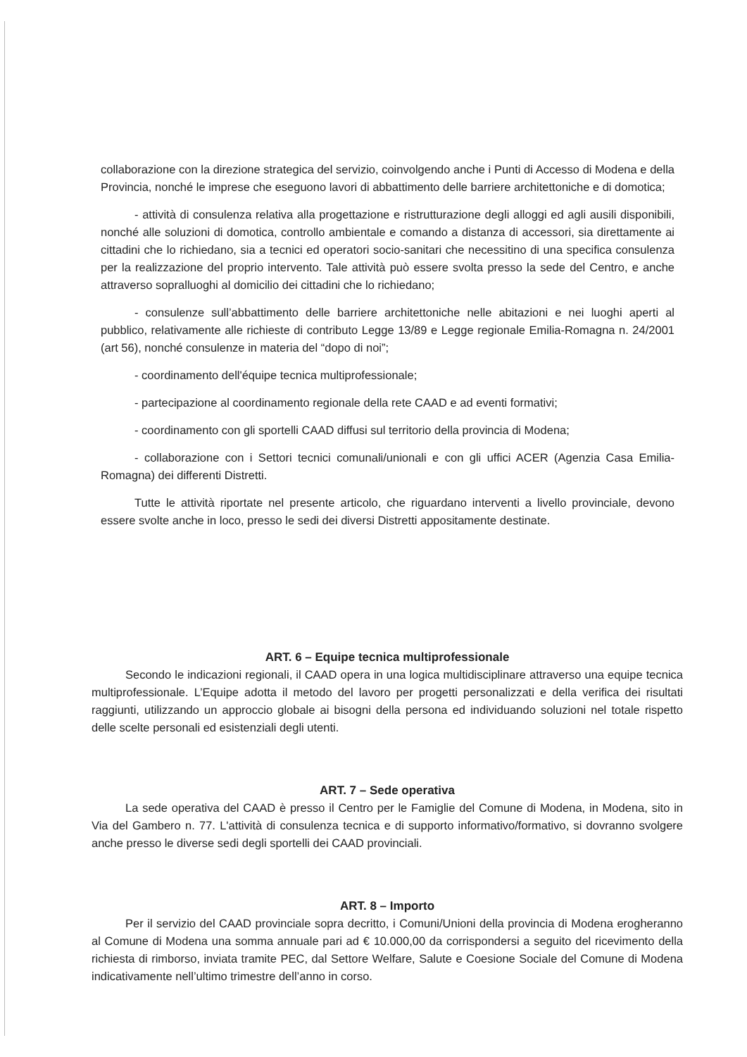collaborazione con la direzione strategica del servizio, coinvolgendo anche i Punti di Accesso di Modena e della Provincia, nonché le imprese che eseguono lavori di abbattimento delle barriere architettoniche e di domotica;
- attività di consulenza relativa alla progettazione e ristrutturazione degli alloggi ed agli ausili disponibili, nonché alle soluzioni di domotica, controllo ambientale e comando a distanza di accessori, sia direttamente ai cittadini che lo richiedano, sia a tecnici ed operatori socio-sanitari che necessitino di una specifica consulenza per la realizzazione del proprio intervento. Tale attività può essere svolta presso la sede del Centro, e anche attraverso sopralluoghi al domicilio dei cittadini che lo richiedano;
- consulenze sull’abbattimento delle barriere architettoniche nelle abitazioni e nei luoghi aperti al pubblico, relativamente alle richieste di contributo Legge 13/89 e Legge regionale Emilia-Romagna n. 24/2001 (art 56), nonché consulenze in materia del “dopo di noi”;
- coordinamento dell'équipe tecnica multiprofessionale;
- partecipazione al coordinamento regionale della rete CAAD e ad eventi formativi;
- coordinamento con gli sportelli CAAD diffusi sul territorio della provincia di Modena;
- collaborazione con i Settori tecnici comunali/unionali e con gli uffici ACER (Agenzia Casa Emilia-Romagna) dei differenti Distretti.
Tutte le attività riportate nel presente articolo, che riguardano interventi a livello provinciale, devono essere svolte anche in loco, presso le sedi dei diversi Distretti appositamente destinate.
ART. 6 – Equipe tecnica multiprofessionale
Secondo le indicazioni regionali, il CAAD opera in una logica multidisciplinare attraverso una equipe tecnica multiprofessionale. L’Equipe adotta il metodo del lavoro per progetti personalizzati e della verifica dei risultati raggiunti, utilizzando un approccio globale ai bisogni della persona ed individuando soluzioni nel totale rispetto delle scelte personali ed esistenziali degli utenti.
ART. 7 – Sede operativa
La sede operativa del CAAD è presso il Centro per le Famiglie del Comune di Modena, in Modena, sito in Via del Gambero n. 77. L'attività di consulenza tecnica e di supporto informativo/formativo, si dovranno svolgere anche presso le diverse sedi degli sportelli dei CAAD provinciali.
ART. 8 – Importo
Per il servizio del CAAD provinciale sopra decritto, i Comuni/Unioni della provincia di Modena erogheranno al Comune di Modena una somma annuale pari ad € 10.000,00 da corrispondersi a seguito del ricevimento della richiesta di rimborso, inviata tramite PEC, dal Settore Welfare, Salute e Coesione Sociale del Comune di Modena indicativamente nell’ultimo trimestre dell’anno in corso.